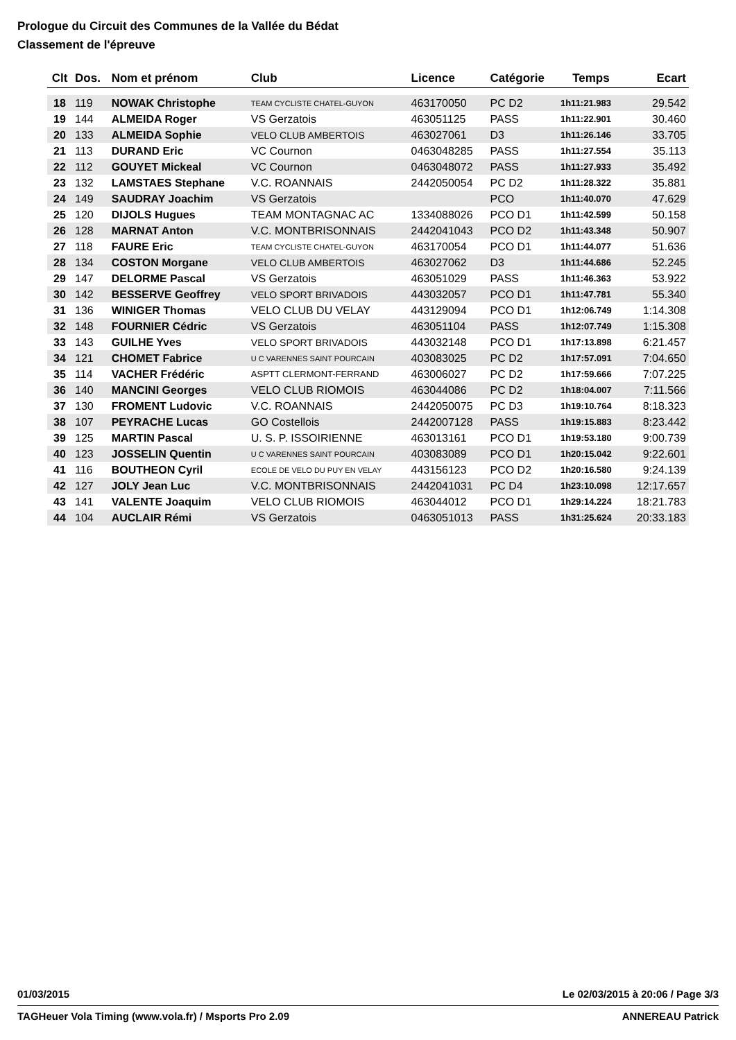Prologue du Circuit des Communes de la Vallée du Bédat
Classement de l'épreuve
| Clt | Dos. | Nom et prénom | Club | Licence | Catégorie | Temps | Ecart |
| --- | --- | --- | --- | --- | --- | --- | --- |
| 18 | 119 | NOWAK Christophe | TEAM CYCLISTE CHATEL-GUYON | 463170050 | PC D2 | 1h11:21.983 | 29.542 |
| 19 | 144 | ALMEIDA Roger | VS Gerzatois | 463051125 | PASS | 1h11:22.901 | 30.460 |
| 20 | 133 | ALMEIDA Sophie | VELO CLUB AMBERTOIS | 463027061 | D3 | 1h11:26.146 | 33.705 |
| 21 | 113 | DURAND Eric | VC Cournon | 0463048285 | PASS | 1h11:27.554 | 35.113 |
| 22 | 112 | GOUYET Mickeal | VC Cournon | 0463048072 | PASS | 1h11:27.933 | 35.492 |
| 23 | 132 | LAMSTAES Stephane | V.C. ROANNAIS | 2442050054 | PC D2 | 1h11:28.322 | 35.881 |
| 24 | 149 | SAUDRAY Joachim | VS Gerzatois | | PCO | 1h11:40.070 | 47.629 |
| 25 | 120 | DIJOLS Hugues | TEAM MONTAGNAC AC | 1334088026 | PCO D1 | 1h11:42.599 | 50.158 |
| 26 | 128 | MARNAT Anton | V.C. MONTBRISONNAIS | 2442041043 | PCO D2 | 1h11:43.348 | 50.907 |
| 27 | 118 | FAURE Eric | TEAM CYCLISTE CHATEL-GUYON | 463170054 | PCO D1 | 1h11:44.077 | 51.636 |
| 28 | 134 | COSTON Morgane | VELO CLUB AMBERTOIS | 463027062 | D3 | 1h11:44.686 | 52.245 |
| 29 | 147 | DELORME Pascal | VS Gerzatois | 463051029 | PASS | 1h11:46.363 | 53.922 |
| 30 | 142 | BESSERVE Geoffrey | VELO SPORT BRIVADOIS | 443032057 | PCO D1 | 1h11:47.781 | 55.340 |
| 31 | 136 | WINIGER Thomas | VELO CLUB DU VELAY | 443129094 | PCO D1 | 1h12:06.749 | 1:14.308 |
| 32 | 148 | FOURNIER Cédric | VS Gerzatois | 463051104 | PASS | 1h12:07.749 | 1:15.308 |
| 33 | 143 | GUILHE Yves | VELO SPORT BRIVADOIS | 443032148 | PCO D1 | 1h17:13.898 | 6:21.457 |
| 34 | 121 | CHOMET Fabrice | U C VARENNES SAINT POURCAIN | 403083025 | PC D2 | 1h17:57.091 | 7:04.650 |
| 35 | 114 | VACHER Frédéric | ASPTT CLERMONT-FERRAND | 463006027 | PC D2 | 1h17:59.666 | 7:07.225 |
| 36 | 140 | MANCINI Georges | VELO CLUB RIOMOIS | 463044086 | PC D2 | 1h18:04.007 | 7:11.566 |
| 37 | 130 | FROMENT Ludovic | V.C. ROANNAIS | 2442050075 | PC D3 | 1h19:10.764 | 8:18.323 |
| 38 | 107 | PEYRACHE Lucas | GO Costellois | 2442007128 | PASS | 1h19:15.883 | 8:23.442 |
| 39 | 125 | MARTIN Pascal | U. S. P. ISSOIRIENNE | 463013161 | PCO D1 | 1h19:53.180 | 9:00.739 |
| 40 | 123 | JOSSELIN Quentin | U C VARENNES SAINT POURCAIN | 403083089 | PCO D1 | 1h20:15.042 | 9:22.601 |
| 41 | 116 | BOUTHEON Cyril | ECOLE DE VELO DU PUY EN VELAY | 443156123 | PCO D2 | 1h20:16.580 | 9:24.139 |
| 42 | 127 | JOLY Jean Luc | V.C. MONTBRISONNAIS | 2442041031 | PC D4 | 1h23:10.098 | 12:17.657 |
| 43 | 141 | VALENTE Joaquim | VELO CLUB RIOMOIS | 463044012 | PCO D1 | 1h29:14.224 | 18:21.783 |
| 44 | 104 | AUCLAIR Rémi | VS Gerzatois | 0463051013 | PASS | 1h31:25.624 | 20:33.183 |
01/03/2015 Le 02/03/2015 à 20:06 / Page 3/3
TAGHeuer Vola Timing (www.vola.fr) / Msports Pro 2.09 ANNEREAU Patrick